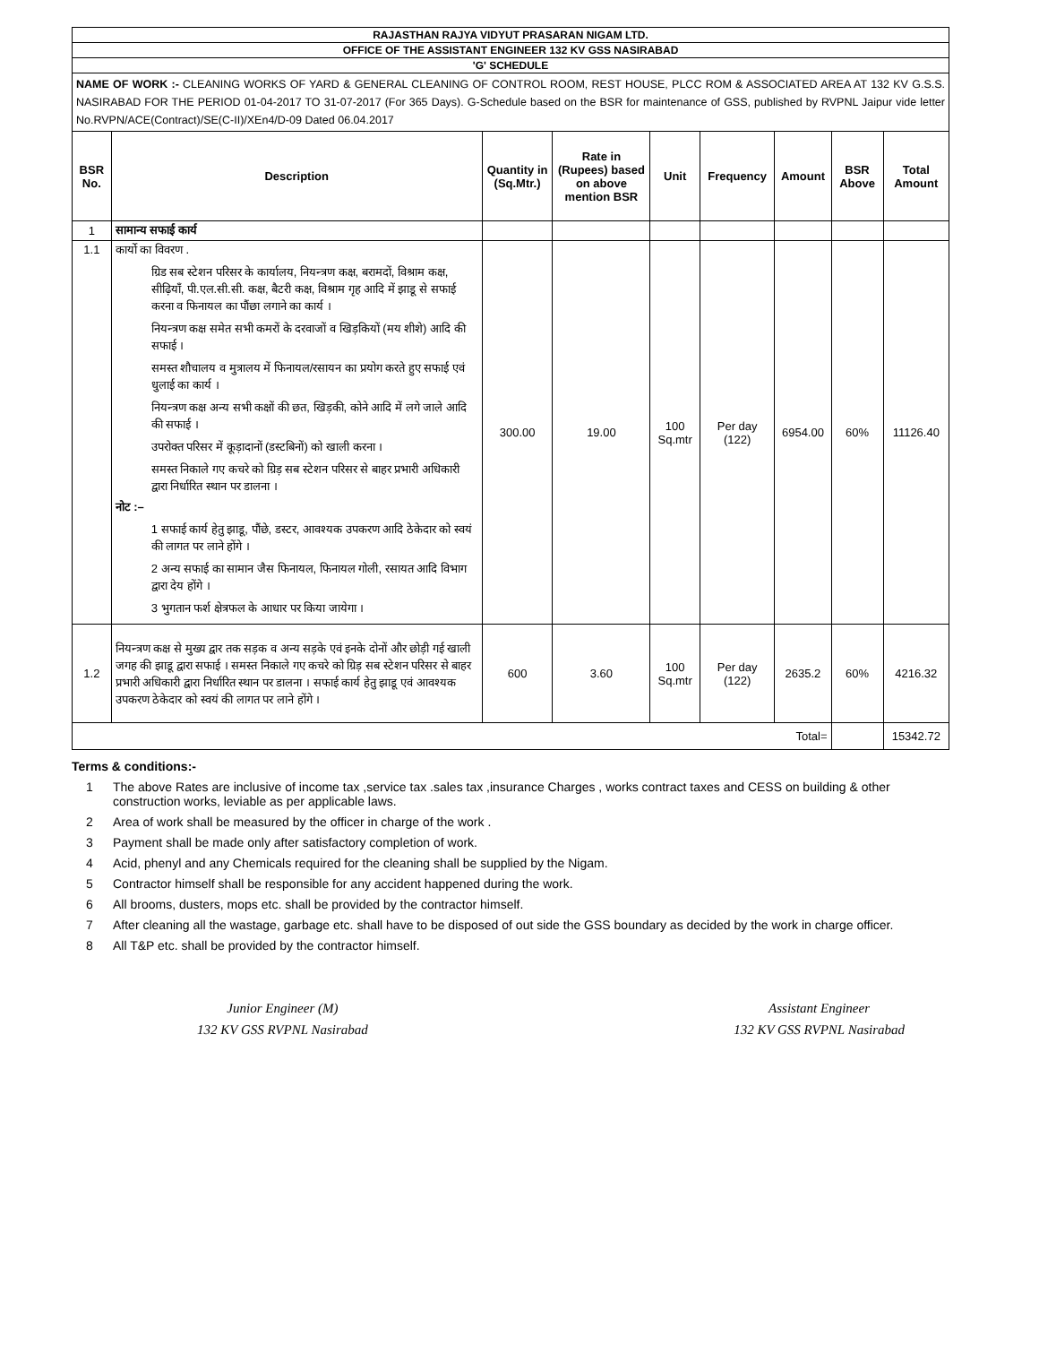| RAJASTHAN RAJYA VIDYUT PRASARAN NIGAM LTD. | | | | | | | | |
| OFFICE OF THE ASSISTANT ENGINEER 132 KV GSS NASIRABAD | | | | | | | | |
| 'G' SCHEDULE | | | | | | | | |
| NAME OF WORK :- CLEANING WORKS OF YARD & GENERAL CLEANING OF CONTROL ROOM, REST HOUSE, PLCC ROM & ASSOCIATED AREA AT 132 KV G.S.S. NASIRABAD FOR THE PERIOD 01-04-2017 TO 31-07-2017 (For 365 Days). G-Schedule based on the BSR for maintenance of GSS, published by RVPNL Jaipur vide letter No.RVPN/ACE(Contract)/SE(C-II)/XEn4/D-09 Dated 06.04.2017 | | | | | | | | |
| BSR No. | Description | Quantity in (Sq.Mtr.) | Rate in (Rupees) based on above mention BSR | Unit | Frequency | Amount | BSR Above | Total Amount |
| 1 | सामान्य सफाई कार्य | | | | | | | |
| 1.1 | कार्यो का विवरण . ग्रिड सब स्टेशन परिसर के कार्यालय, नियन्त्रण कक्ष, बरामदों, विश्राम कक्ष, सीढ़ियाँ, पी.एल.सी.सी. कक्ष, बैटरी कक्ष, विश्राम गृह आदि में झाडू से सफाई करना व फिनायल का पौंछा लगाने का कार्य । नियन्त्रण कक्ष समेत सभी कमरों के दरवाजों व खिड़कियों (मय शीशे) आदि की सफाई । समस्त शौचालय व मुत्रालय में फिनायल/रसायन का प्रयोग करते हुए सफाई एवं धुलाई का कार्य । नियन्त्रण कक्ष अन्य सभी कक्षों की छत, खिड़की, कोने आदि में लगे जाले आदि की सफाई । उपरोक्त परिसर में कूड़ादानों (डस्टबिनों) को खाली करना । समस्त निकाले गए कचरे को ग्रिड़ सब स्टेशन परिसर से बाहर प्रभारी अधिकारी द्वारा निर्धारित स्थान पर डालना । नोट :– 1 सफाई कार्य हेतु झाडू, पौंछे, डस्टर, आवश्यक उपकरण आदि ठेकेदार को स्वयं की लागत पर लाने होंगे । 2 अन्य सफाई का सामान जैस फिनायल, फिनायल गोली, रसायत आदि विभाग द्वारा देय होंगे । 3 भुगतान फर्श क्षेत्रफल के आधार पर किया जायेगा । | 300.00 | 19.00 | 100 Sq.mtr | Per day (122) | 6954.00 | 60% | 11126.40 |
| 1.2 | नियन्त्रण कक्ष से मुख्य द्वार तक सड़क व अन्य सड़के एवं इनके दोनों और छोड़ी गई खाली जगह की झाडू द्वारा सफाई । समस्त निकाले गए कचरे को ग्रिड़ सब स्टेशन परिसर से बाहर प्रभारी अधिकारी द्वारा निर्धारित स्थान पर डालना । सफाई कार्य हेतु झाडू एवं आवश्यक उपकरण ठेकेदार को स्वयं की लागत पर लाने होंगे । | 600 | 3.60 | 100 Sq.mtr | Per day (122) | 2635.2 | 60% | 4216.32 |
| Total= | | | | | | | | 15342.72 |
Terms & conditions:-
1 The above Rates are inclusive of income tax ,service tax .sales tax ,insurance Charges , works contract taxes and CESS on building & other construction works, leviable as per applicable laws.
2 Area of work shall be measured by the officer in charge of the work .
3 Payment shall be made only after satisfactory completion of work.
4 Acid, phenyl and any Chemicals required for the cleaning shall be supplied by the Nigam.
5 Contractor himself shall be responsible for any accident happened during the work.
6 All brooms, dusters, mops etc. shall be provided by the contractor himself.
7 After cleaning all the wastage, garbage etc. shall have to be disposed of out side the GSS boundary as decided by the work in charge officer.
8 All T&P etc. shall be provided by the contractor himself.
Junior Engineer (M)
132 KV GSS RVPNL Nasirabad
Assistant Engineer
132 KV GSS RVPNL Nasirabad